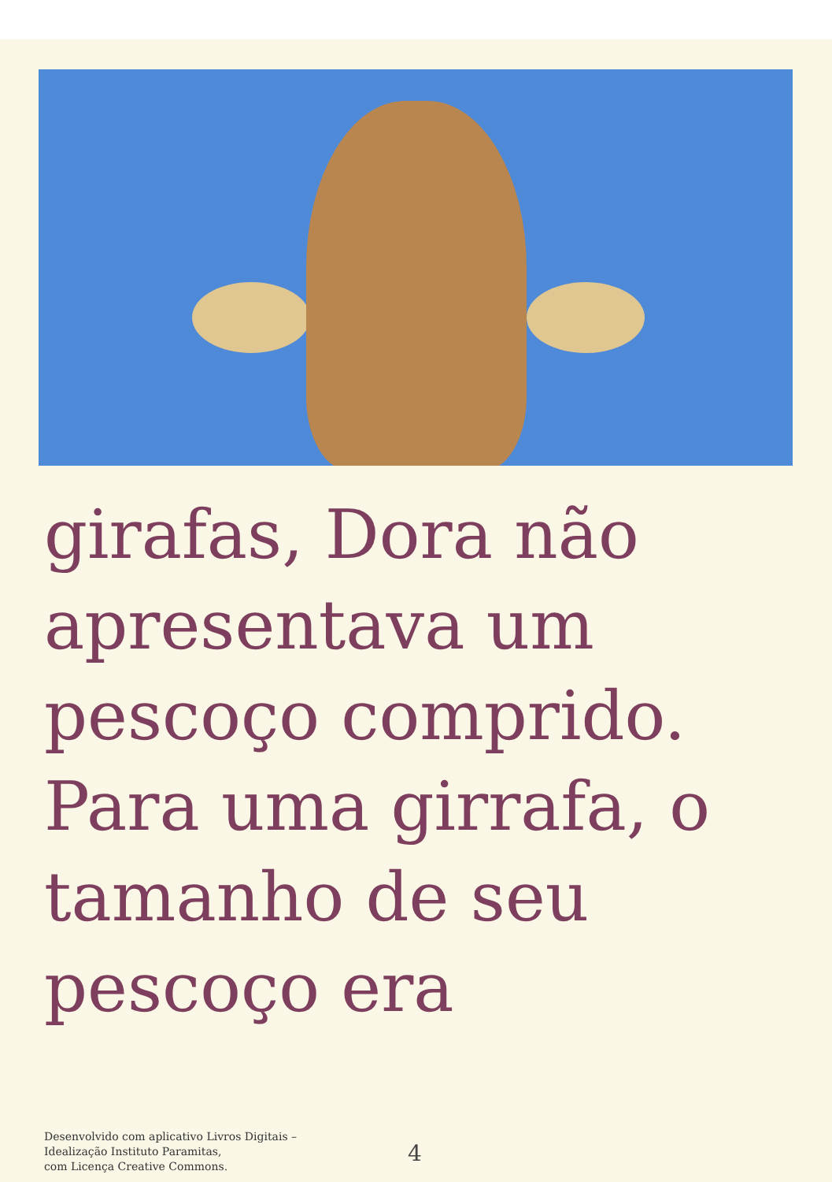girafas, Dora não
apresentava um
pescoço comprido.
Para uma girrafa, o
tamanho de seu
pescoço era
Desenvolvido com aplicativo Livros Digitais –
Idealização Instituto Paramitas,
com Licença Creative Commons.
4